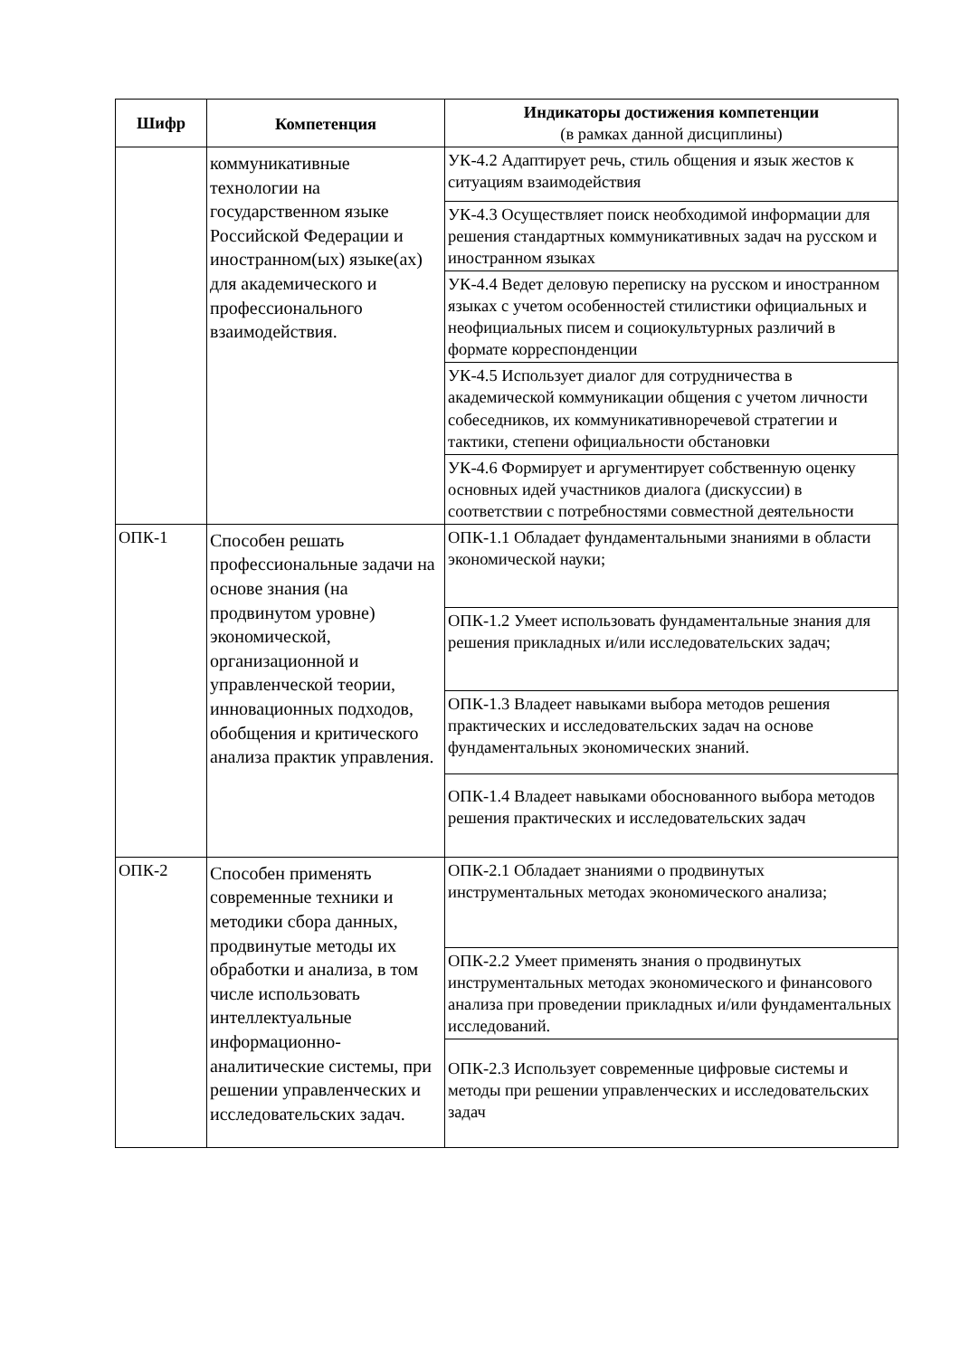| Шифр | Компетенция | Индикаторы достижения компетенции (в рамках данной дисциплины) |
| --- | --- | --- |
| | коммуникативные технологии на государственном языке Российской Федерации и иностранном(ых) языке(ах) для академического и профессионального взаимодействия. | УК-4.2 Адаптирует речь, стиль общения и язык жестов к ситуациям взаимодействия |
| | | УК-4.3 Осуществляет поиск необходимой информации для решения стандартных коммуникативных задач на русском и иностранном языках |
| | | УК-4.4 Ведет деловую переписку на русском и иностранном языках с учетом особенностей стилистики официальных и неофициальных писем и социокультурных различий в формате корреспонденции |
| | | УК-4.5 Использует диалог для сотрудничества в академической коммуникации общения с учетом личности собеседников, их коммуникативноречевой стратегии и тактики, степени официальности обстановки |
| | | УК-4.6 Формирует и аргументирует собственную оценку основных идей участников диалога (дискуссии) в соответствии с потребностями совместной деятельности |
| ОПК-1 | Способен решать профессиональные задачи на основе знания (на продвинутом уровне) экономической, организационной и управленческой теории, инновационных подходов, обобщения и критического анализа практик управления. | ОПК-1.1 Обладает фундаментальными знаниями в области экономической науки; |
| | | ОПК-1.2 Умеет использовать фундаментальные знания для решения прикладных и/или исследовательских задач; |
| | | ОПК-1.3 Владеет навыками выбора методов решения практических и исследовательских задач на основе фундаментальных экономических знаний. |
| | | ОПК-1.4 Владеет навыками обоснованного выбора методов решения практических и исследовательских задач |
| ОПК-2 | Способен применять современные техники и методики сбора данных, продвинутые методы их обработки и анализа, в том числе использовать интеллектуальные информационно-аналитические системы, при решении управленческих и исследовательских задач. | ОПК-2.1 Обладает знаниями о продвинутых инструментальных методах экономического анализа; |
| | | ОПК-2.2 Умеет применять знания о продвинутых инструментальных методах экономического и финансового анализа при проведении прикладных и/или фундаментальных исследований. |
| | | ОПК-2.3 Использует современные цифровые системы и методы при решении управленческих и исследовательских задач |